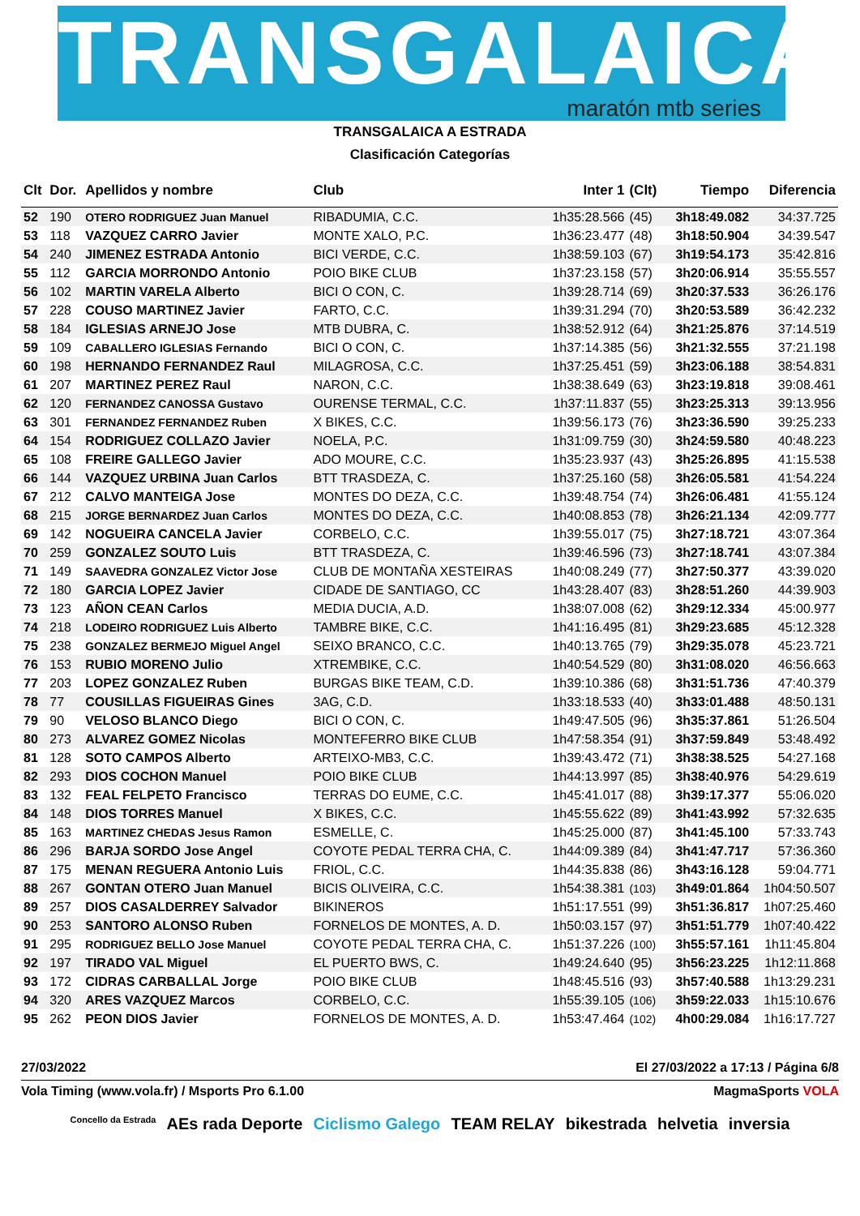TRANSGALAICA
maratón mtb series
TRANSGALAICA A ESTRADA
Clasificación Categorías
| Clt | Dor. | Apellidos y nombre | Club | Inter 1 | (Clt) | Tiempo | Diferencia |
| --- | --- | --- | --- | --- | --- | --- | --- |
| 52 | 190 | OTERO RODRIGUEZ Juan Manuel | RIBADUMIA, C.C. | 1h35:28.566 | (45) | 3h18:49.082 | 34:37.725 |
| 53 | 118 | VAZQUEZ CARRO Javier | MONTE XALO, P.C. | 1h36:23.477 | (48) | 3h18:50.904 | 34:39.547 |
| 54 | 240 | JIMENEZ ESTRADA Antonio | BICI VERDE, C.C. | 1h38:59.103 | (67) | 3h19:54.173 | 35:42.816 |
| 55 | 112 | GARCIA MORRONDO Antonio | POIO BIKE CLUB | 1h37:23.158 | (57) | 3h20:06.914 | 35:55.557 |
| 56 | 102 | MARTIN VARELA Alberto | BICI O CON, C. | 1h39:28.714 | (69) | 3h20:37.533 | 36:26.176 |
| 57 | 228 | COUSO MARTINEZ Javier | FARTO, C.C. | 1h39:31.294 | (70) | 3h20:53.589 | 36:42.232 |
| 58 | 184 | IGLESIAS ARNEJO Jose | MTB DUBRA, C. | 1h38:52.912 | (64) | 3h21:25.876 | 37:14.519 |
| 59 | 109 | CABALLERO IGLESIAS Fernando | BICI O CON, C. | 1h37:14.385 | (56) | 3h21:32.555 | 37:21.198 |
| 60 | 198 | HERNANDO FERNANDEZ Raul | MILAGROSA, C.C. | 1h37:25.451 | (59) | 3h23:06.188 | 38:54.831 |
| 61 | 207 | MARTINEZ PEREZ Raul | NARON, C.C. | 1h38:38.649 | (63) | 3h23:19.818 | 39:08.461 |
| 62 | 120 | FERNANDEZ CANOSSA Gustavo | OURENSE TERMAL, C.C. | 1h37:11.837 | (55) | 3h23:25.313 | 39:13.956 |
| 63 | 301 | FERNANDEZ FERNANDEZ Ruben | X BIKES, C.C. | 1h39:56.173 | (76) | 3h23:36.590 | 39:25.233 |
| 64 | 154 | RODRIGUEZ COLLAZO Javier | NOELA, P.C. | 1h31:09.759 | (30) | 3h24:59.580 | 40:48.223 |
| 65 | 108 | FREIRE GALLEGO Javier | ADO MOURE, C.C. | 1h35:23.937 | (43) | 3h25:26.895 | 41:15.538 |
| 66 | 144 | VAZQUEZ URBINA Juan Carlos | BTT TRASDEZA, C. | 1h37:25.160 | (58) | 3h26:05.581 | 41:54.224 |
| 67 | 212 | CALVO MANTEIGA Jose | MONTES DO DEZA, C.C. | 1h39:48.754 | (74) | 3h26:06.481 | 41:55.124 |
| 68 | 215 | JORGE BERNARDEZ Juan Carlos | MONTES DO DEZA, C.C. | 1h40:08.853 | (78) | 3h26:21.134 | 42:09.777 |
| 69 | 142 | NOGUEIRA CANCELA Javier | CORBELO, C.C. | 1h39:55.017 | (75) | 3h27:18.721 | 43:07.364 |
| 70 | 259 | GONZALEZ SOUTO Luis | BTT TRASDEZA, C. | 1h39:46.596 | (73) | 3h27:18.741 | 43:07.384 |
| 71 | 149 | SAAVEDRA GONZALEZ Victor Jose | CLUB DE MONTAÑA XESTEIRAS | 1h40:08.249 | (77) | 3h27:50.377 | 43:39.020 |
| 72 | 180 | GARCIA LOPEZ Javier | CIDADE DE SANTIAGO, CC | 1h43:28.407 | (83) | 3h28:51.260 | 44:39.903 |
| 73 | 123 | AÑON CEAN Carlos | MEDIA DUCIA, A.D. | 1h38:07.008 | (62) | 3h29:12.334 | 45:00.977 |
| 74 | 218 | LODEIRO RODRIGUEZ Luis Alberto | TAMBRE BIKE, C.C. | 1h41:16.495 | (81) | 3h29:23.685 | 45:12.328 |
| 75 | 238 | GONZALEZ BERMEJO Miguel Angel | SEIXO BRANCO, C.C. | 1h40:13.765 | (79) | 3h29:35.078 | 45:23.721 |
| 76 | 153 | RUBIO MORENO Julio | XTREMBIKE, C.C. | 1h40:54.529 | (80) | 3h31:08.020 | 46:56.663 |
| 77 | 203 | LOPEZ GONZALEZ Ruben | BURGAS BIKE TEAM, C.D. | 1h39:10.386 | (68) | 3h31:51.736 | 47:40.379 |
| 78 | 77 | COUSILLAS FIGUEIRAS Gines | 3AG, C.D. | 1h33:18.533 | (40) | 3h33:01.488 | 48:50.131 |
| 79 | 90 | VELOSO BLANCO Diego | BICI O CON, C. | 1h49:47.505 | (96) | 3h35:37.861 | 51:26.504 |
| 80 | 273 | ALVAREZ GOMEZ Nicolas | MONTEFERRO BIKE CLUB | 1h47:58.354 | (91) | 3h37:59.849 | 53:48.492 |
| 81 | 128 | SOTO CAMPOS Alberto | ARTEIXO-MB3, C.C. | 1h39:43.472 | (71) | 3h38:38.525 | 54:27.168 |
| 82 | 293 | DIOS COCHON Manuel | POIO BIKE CLUB | 1h44:13.997 | (85) | 3h38:40.976 | 54:29.619 |
| 83 | 132 | FEAL FELPETO Francisco | TERRAS DO EUME, C.C. | 1h45:41.017 | (88) | 3h39:17.377 | 55:06.020 |
| 84 | 148 | DIOS TORRES Manuel | X BIKES, C.C. | 1h45:55.622 | (89) | 3h41:43.992 | 57:32.635 |
| 85 | 163 | MARTINEZ CHEDAS Jesus Ramon | ESMELLE, C. | 1h45:25.000 | (87) | 3h41:45.100 | 57:33.743 |
| 86 | 296 | BARJA SORDO Jose Angel | COYOTE PEDAL TERRA CHA, C. | 1h44:09.389 | (84) | 3h41:47.717 | 57:36.360 |
| 87 | 175 | MENAN REGUERA Antonio Luis | FRIOL, C.C. | 1h44:35.838 | (86) | 3h43:16.128 | 59:04.771 |
| 88 | 267 | GONTAN OTERO Juan Manuel | BICIS OLIVEIRA, C.C. | 1h54:38.381 | (103) | 3h49:01.864 | 1h04:50.507 |
| 89 | 257 | DIOS CASALDERREY Salvador | BIKINEROS | 1h51:17.551 | (99) | 3h51:36.817 | 1h07:25.460 |
| 90 | 253 | SANTORO ALONSO Ruben | FORNELOS DE MONTES, A. D. | 1h50:03.157 | (97) | 3h51:51.779 | 1h07:40.422 |
| 91 | 295 | RODRIGUEZ BELLO Jose Manuel | COYOTE PEDAL TERRA CHA, C. | 1h51:37.226 | (100) | 3h55:57.161 | 1h11:45.804 |
| 92 | 197 | TIRADO VAL Miguel | EL PUERTO BWS, C. | 1h49:24.640 | (95) | 3h56:23.225 | 1h12:11.868 |
| 93 | 172 | CIDRAS CARBALLAL Jorge | POIO BIKE CLUB | 1h48:45.516 | (93) | 3h57:40.588 | 1h13:29.231 |
| 94 | 320 | ARES VAZQUEZ Marcos | CORBELO, C.C. | 1h55:39.105 | (106) | 3h59:22.033 | 1h15:10.676 |
| 95 | 262 | PEON DIOS Javier | FORNELOS DE MONTES, A. D. | 1h53:47.464 | (102) | 4h00:29.084 | 1h16:17.727 |
27/03/2022 El 27/03/2022 a 17:13 / Página 6/8
Vola Timing (www.vola.fr) / Msports Pro 6.1.00 MagmaSports VOLA
Concello da Estrada AEs rada Deporte Ciclismo Galego TEAM RELAY bikestrada helvetia inversia